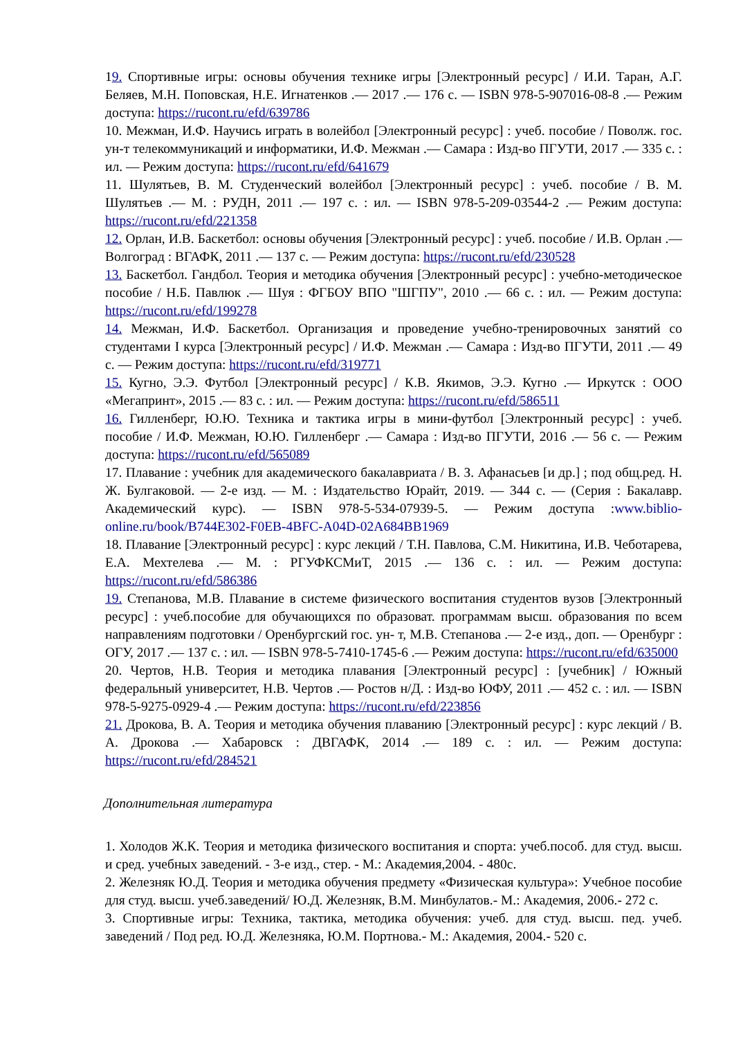19. Спортивные игры: основы обучения технике игры [Электронный ресурс] / И.И. Таран, А.Г. Беляев, М.Н. Поповская, Н.Е. Игнатенков .— 2017 .— 176 с. — ISBN 978-5-907016-08-8 .— Режим доступа: https://rucont.ru/efd/639786
10. Межман, И.Ф. Научись играть в волейбол [Электронный ресурс] : учеб. пособие / Поволж. гос. ун-т телекоммуникаций и информатики, И.Ф. Межман .— Самара : Изд-во ПГУТИ, 2017 .— 335 с. : ил. — Режим доступа: https://rucont.ru/efd/641679
11. Шулятьев, В. М. Студенческий волейбол [Электронный ресурс] : учеб. пособие / В. М. Шулятьев .— М. : РУДН, 2011 .— 197 с. : ил. — ISBN 978-5-209-03544-2 .— Режим доступа: https://rucont.ru/efd/221358
12. Орлан, И.В. Баскетбол: основы обучения [Электронный ресурс] : учеб. пособие / И.В. Орлан .— Волгоград : ВГАФК, 2011 .— 137 с. — Режим доступа: https://rucont.ru/efd/230528
13. Баскетбол. Гандбол. Теория и методика обучения [Электронный ресурс] : учебно-методическое пособие / Н.Б. Павлюк .— Шуя : ФГБОУ ВПО "ШГПУ", 2010 .— 66 с. : ил. — Режим доступа: https://rucont.ru/efd/199278
14. Межман, И.Ф. Баскетбол. Организация и проведение учебно-тренировочных занятий со студентами I курса [Электронный ресурс] / И.Ф. Межман .— Самара : Изд-во ПГУТИ, 2011 .— 49 с. — Режим доступа: https://rucont.ru/efd/319771
15. Кугно, Э.Э. Футбол [Электронный ресурс] / К.В. Якимов, Э.Э. Кугно .— Иркутск : ООО «Мегапринт», 2015 .— 83 с. : ил. — Режим доступа: https://rucont.ru/efd/586511
16. Гилленберг, Ю.Ю. Техника и тактика игры в мини-футбол [Электронный ресурс] : учеб. пособие / И.Ф. Межман, Ю.Ю. Гилленберг .— Самара : Изд-во ПГУТИ, 2016 .— 56 с. — Режим доступа: https://rucont.ru/efd/565089
17. Плавание : учебник для академического бакалавриата / В. З. Афанасьев [и др.] ; под общ.ред. Н. Ж. Булгаковой. — 2-е изд. — М. : Издательство Юрайт, 2019. — 344 с. — (Серия : Бакалавр. Академический курс). — ISBN 978-5-534-07939-5. — Режим доступа :www.biblio-online.ru/book/B744E302-F0EB-4BFC-A04D-02A684BB1969
18. Плавание [Электронный ресурс] : курс лекций / Т.Н. Павлова, С.М. Никитина, И.В. Чеботарева, Е.А. Мехтелева .— М. : РГУФКСМиТ, 2015 .— 136 с. : ил. — Режим доступа: https://rucont.ru/efd/586386
19. Степанова, М.В. Плавание в системе физического воспитания студентов вузов [Электронный ресурс] : учеб.пособие для обучающихся по образоват. программам высш. образования по всем направлениям подготовки / Оренбургский гос. ун- т, М.В. Степанова .— 2-е изд., доп. — Оренбург : ОГУ, 2017 .— 137 с. : ил. — ISBN 978-5-7410-1745-6 .— Режим доступа: https://rucont.ru/efd/635000
20. Чертов, Н.В. Теория и методика плавания [Электронный ресурс] : [учебник] / Южный федеральный университет, Н.В. Чертов .— Ростов н/Д. : Изд-во ЮФУ, 2011 .— 452 с. : ил. — ISBN 978-5-9275-0929-4 .— Режим доступа: https://rucont.ru/efd/223856
21. Дрокова, В. А. Теория и методика обучения плаванию [Электронный ресурс] : курс лекций / В. А. Дрокова .— Хабаровск : ДВГАФК, 2014 .— 189 с. : ил. — Режим доступа: https://rucont.ru/efd/284521
Дополнительная литература
1. Холодов Ж.К. Теория и методика физического воспитания и спорта: учеб.пособ. для студ. высш. и сред. учебных заведений. - 3-е изд., стер. - М.: Академия,2004. - 480с.
2. Железняк Ю.Д. Теория и методика обучения предмету «Физическая культура»: Учебное пособие для студ. высш. учеб.заведений/ Ю.Д. Железняк, В.М. Минбулатов.- М.: Академия, 2006.- 272 с.
3. Спортивные игры: Техника, тактика, методика обучения: учеб. для студ. высш. пед. учеб. заведений / Под ред. Ю.Д. Железняка, Ю.М. Портнова.- М.: Академия, 2004.- 520 с.